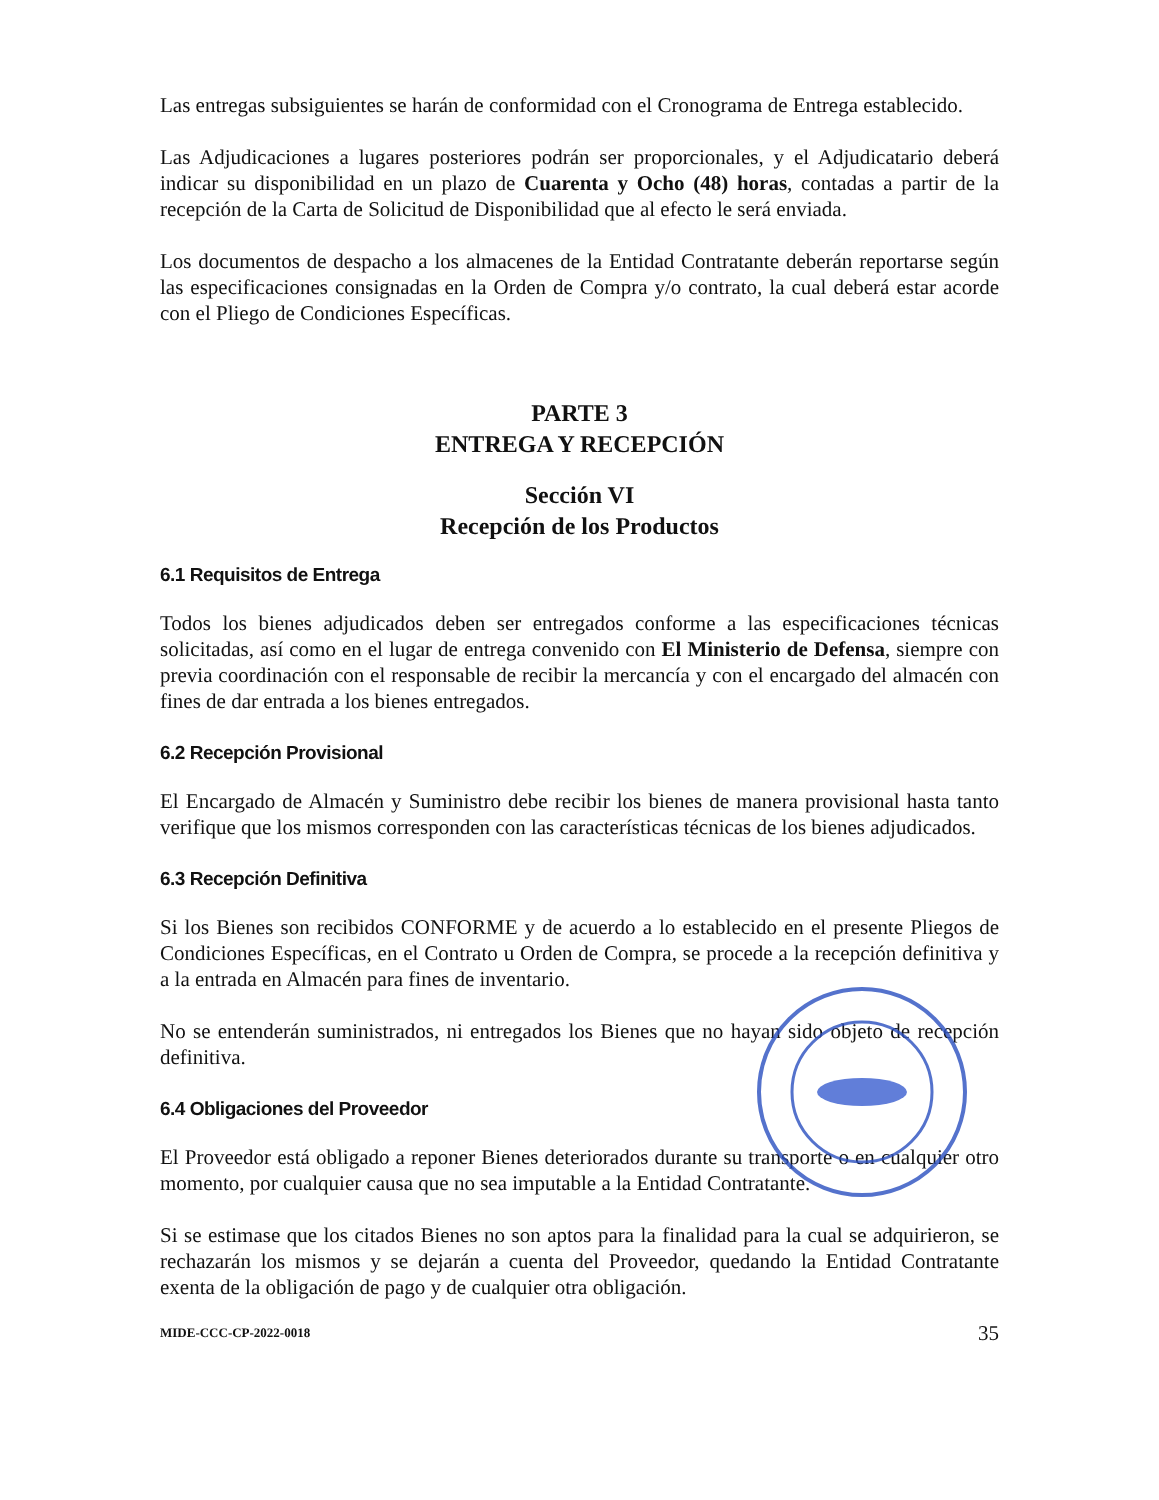Las entregas subsiguientes se harán de conformidad con el Cronograma de Entrega establecido.
Las Adjudicaciones a lugares posteriores podrán ser proporcionales, y el Adjudicatario deberá indicar su disponibilidad en un plazo de Cuarenta y Ocho (48) horas, contadas a partir de la recepción de la Carta de Solicitud de Disponibilidad que al efecto le será enviada.
Los documentos de despacho a los almacenes de la Entidad Contratante deberán reportarse según las especificaciones consignadas en la Orden de Compra y/o contrato, la cual deberá estar acorde con el Pliego de Condiciones Específicas.
PARTE 3
ENTREGA Y RECEPCIÓN
Sección VI
Recepción de los Productos
6.1 Requisitos de Entrega
Todos los bienes adjudicados deben ser entregados conforme a las especificaciones técnicas solicitadas, así como en el lugar de entrega convenido con El Ministerio de Defensa, siempre con previa coordinación con el responsable de recibir la mercancía y con el encargado del almacén con fines de dar entrada a los bienes entregados.
6.2 Recepción Provisional
El Encargado de Almacén y Suministro debe recibir los bienes de manera provisional hasta tanto verifique que los mismos corresponden con las características técnicas de los bienes adjudicados.
6.3 Recepción Definitiva
Si los Bienes son recibidos CONFORME y de acuerdo a lo establecido en el presente Pliegos de Condiciones Específicas, en el Contrato u Orden de Compra, se procede a la recepción definitiva y a la entrada en Almacén para fines de inventario.
No se entenderán suministrados, ni entregados los Bienes que no hayan sido objeto de recepción definitiva.
6.4 Obligaciones del Proveedor
El Proveedor está obligado a reponer Bienes deteriorados durante su transporte o en cualquier otro momento, por cualquier causa que no sea imputable a la Entidad Contratante.
Si se estimase que los citados Bienes no son aptos para la finalidad para la cual se adquirieron, se rechazarán los mismos y se dejarán a cuenta del Proveedor, quedando la Entidad Contratante exenta de la obligación de pago y de cualquier otra obligación.
MIDE-CCC-CP-2022-0018 35